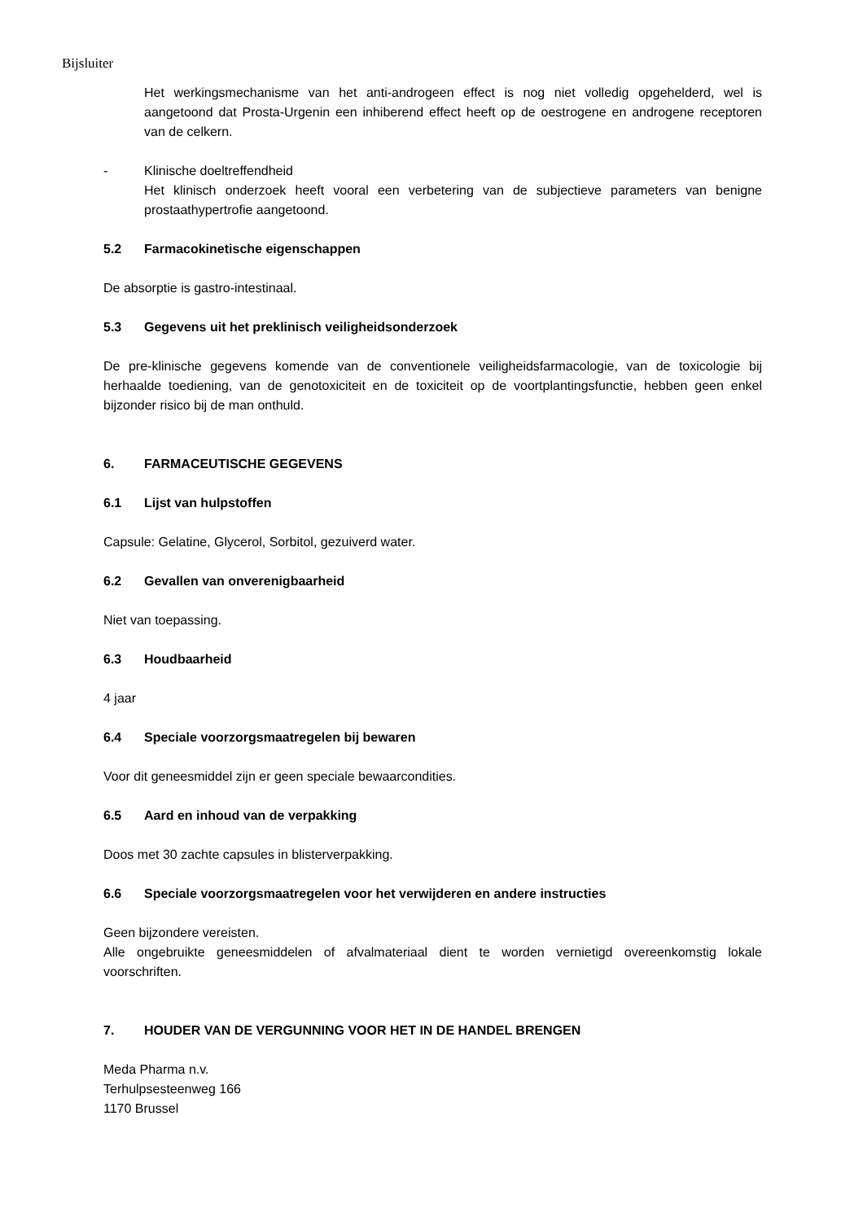Bijsluiter
Het werkingsmechanisme van het anti-androgeen effect is nog niet volledig opgehelderd, wel is aangetoond dat Prosta-Urgenin een inhiberend effect heeft op de oestrogene en androgene receptoren van de celkern.
- Klinische doeltreffendheid
Het klinisch onderzoek heeft vooral een verbetering van de subjectieve parameters van benigne prostaathypertrofie aangetoond.
5.2 Farmacokinetische eigenschappen
De absorptie is gastro-intestinaal.
5.3 Gegevens uit het preklinisch veiligheidsonderzoek
De pre-klinische gegevens komende van de conventionele veiligheidsfarmacologie, van de toxicologie bij herhaalde toediening, van de genotoxiciteit en de toxiciteit op de voortplantingsfunctie, hebben geen enkel bijzonder risico bij de man onthuld.
6. FARMACEUTISCHE GEGEVENS
6.1 Lijst van hulpstoffen
Capsule: Gelatine, Glycerol, Sorbitol, gezuiverd water.
6.2 Gevallen van onverenigbaarheid
Niet van toepassing.
6.3 Houdbaarheid
4 jaar
6.4 Speciale voorzorgsmaatregelen bij bewaren
Voor dit geneesmiddel zijn er geen speciale bewaarcondities.
6.5 Aard en inhoud van de verpakking
Doos met 30 zachte capsules in blisterverpakking.
6.6 Speciale voorzorgsmaatregelen voor het verwijderen en andere instructies
Geen bijzondere vereisten.
Alle ongebruikte geneesmiddelen of afvalmateriaal dient te worden vernietigd overeenkomstig lokale voorschriften.
7. HOUDER VAN DE VERGUNNING VOOR HET IN DE HANDEL BRENGEN
Meda Pharma n.v.
Terhulpsesteenweg 166
1170 Brussel